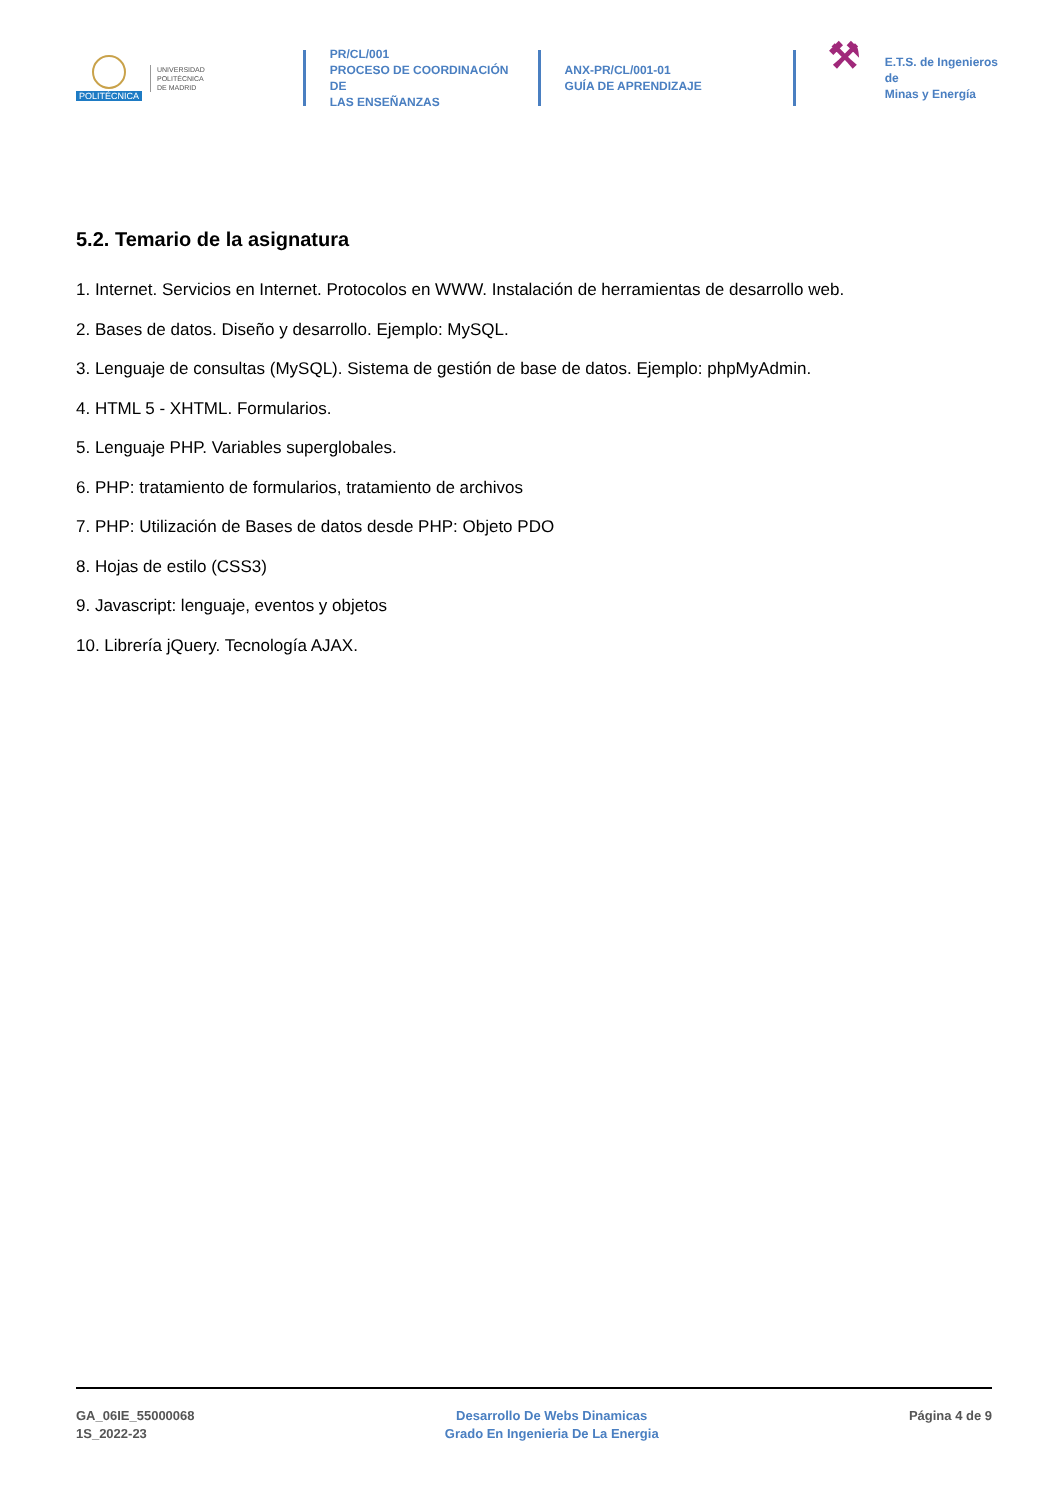POLITÉCNICA
UNIVERSIDAD
POLITÉCNICA
DE MADRID
PR/CL/001
PROCESO DE COORDINACIÓN DE
LAS ENSEÑANZAS
ANX-PR/CL/001-01
GUÍA DE APRENDIZAJE
⚒
E.T.S. de Ingenieros de
Minas y Energía
5.2. Temario de la asignatura
1. Internet. Servicios en Internet. Protocolos en WWW. Instalación de herramientas de desarrollo web.
2. Bases de datos. Diseño y desarrollo. Ejemplo: MySQL.
3. Lenguaje de consultas (MySQL). Sistema de gestión de base de datos. Ejemplo: phpMyAdmin.
4. HTML 5 - XHTML. Formularios.
5. Lenguaje PHP. Variables superglobales.
6. PHP: tratamiento de formularios, tratamiento de archivos
7. PHP: Utilización de Bases de datos desde PHP: Objeto PDO
8. Hojas de estilo (CSS3)
9. Javascript: lenguaje, eventos y objetos
10. Librería jQuery. Tecnología AJAX.
GA_06IE_55000068
1S_2022-23
Desarrollo De Webs Dinamicas
Grado En Ingenieria De La Energia
Página 4 de 9